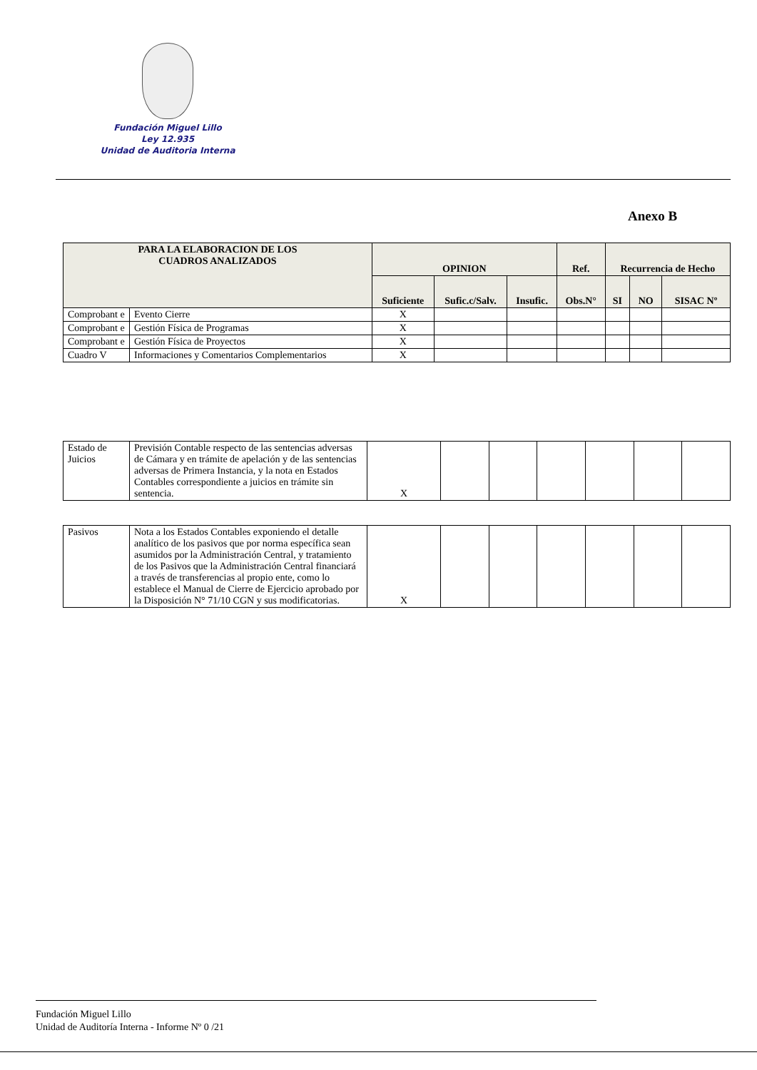Fundación Miguel Lillo
Ley 12.935
Unidad de Auditoria Interna
Anexo B
| PARA LA ELABORACION DE LOS CUADROS ANALIZADOS | | OPINION | | | Ref. | Recurrencia de Hecho | | |
| --- | --- | --- | --- | --- | --- | --- | --- | --- |
| | | Suficiente | Sufic.c/Salv. | Insufic. | Obs.N° | SI | NO | SISAC Nº |
| Comprobant e | Evento Cierre | X | | | | | | |
| Comprobant e | Gestión Física de Programas | X | | | | | | |
| Comprobant e | Gestión Física de Proyectos | X | | | | | | |
| Cuadro V | Informaciones y Comentarios Complementarios | X | | | | | | |
| Estado de Juicios | Previsión Contable respecto de las sentencias adversas de Cámara y en trámite de apelación y de las sentencias adversas de Primera Instancia, y la nota en Estados Contables correspondiente a juicios en trámite sin sentencia. | X | | | | | | |
| Pasivos | Nota a los Estados Contables exponiendo el detalle analítico de los pasivos que por norma específica sean asumidos por la Administración Central, y tratamiento de los Pasivos que la Administración Central financiará a través de transferencias al propio ente, como lo establece el Manual de Cierre de Ejercicio aprobado por la Disposición N° 71/10 CGN y sus modificatorias. | X | | | | | | |
Fundación Miguel Lillo
Unidad de Auditoría Interna - Informe Nº 0 /21